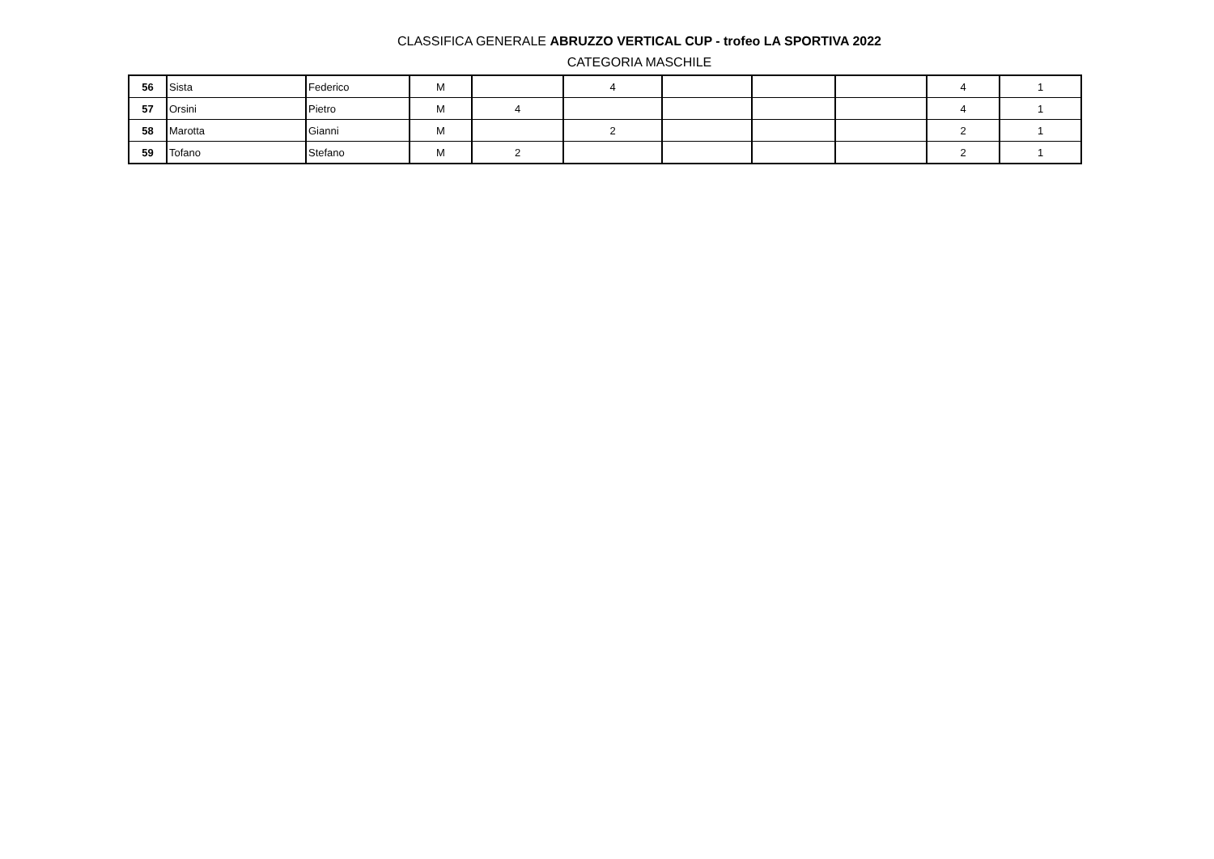CLASSIFICA GENERALE ABRUZZO VERTICAL CUP - trofeo LA SPORTIVA 2022
CATEGORIA MASCHILE
| 56 | Sista | Federico | M | | 4 | | | | 4 | 1 |
| 57 | Orsini | Pietro | M | 4 | | | | | 4 | 1 |
| 58 | Marotta | Gianni | M | | 2 | | | | 2 | 1 |
| 59 | Tofano | Stefano | M | 2 | | | | | 2 | 1 |